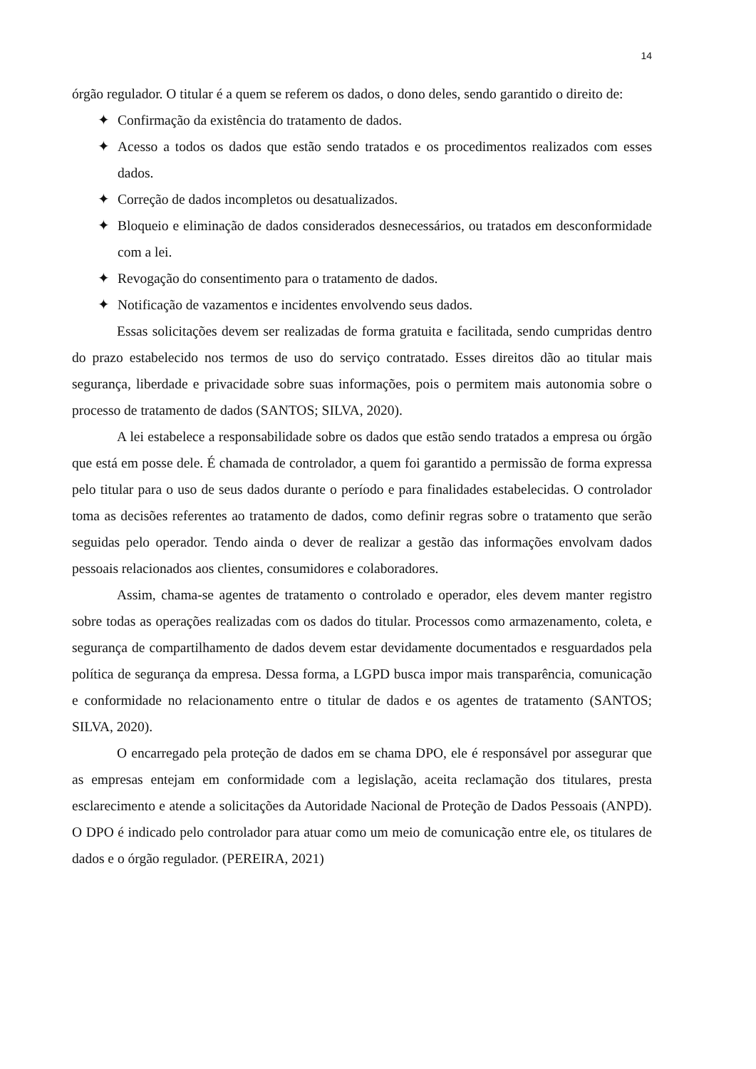14
órgão regulador. O titular é a quem se referem os dados, o dono deles, sendo garantido o direito de:
✦ Confirmação da existência do tratamento de dados.
✦ Acesso a todos os dados que estão sendo tratados e os procedimentos realizados com esses dados.
✦ Correção de dados incompletos ou desatualizados.
✦ Bloqueio e eliminação de dados considerados desnecessários, ou tratados em desconformidade com a lei.
✦ Revogação do consentimento para o tratamento de dados.
✦ Notificação de vazamentos e incidentes envolvendo seus dados.
Essas solicitações devem ser realizadas de forma gratuita e facilitada, sendo cumpridas dentro do prazo estabelecido nos termos de uso do serviço contratado. Esses direitos dão ao titular mais segurança, liberdade e privacidade sobre suas informações, pois o permitem mais autonomia sobre o processo de tratamento de dados (SANTOS; SILVA, 2020).
A lei estabelece a responsabilidade sobre os dados que estão sendo tratados a empresa ou órgão que está em posse dele. É chamada de controlador, a quem foi garantido a permissão de forma expressa pelo titular para o uso de seus dados durante o período e para finalidades estabelecidas. O controlador toma as decisões referentes ao tratamento de dados, como definir regras sobre o tratamento que serão seguidas pelo operador. Tendo ainda o dever de realizar a gestão das informações envolvam dados pessoais relacionados aos clientes, consumidores e colaboradores.
Assim, chama-se agentes de tratamento o controlado e operador, eles devem manter registro sobre todas as operações realizadas com os dados do titular. Processos como armazenamento, coleta, e segurança de compartilhamento de dados devem estar devidamente documentados e resguardados pela política de segurança da empresa. Dessa forma, a LGPD busca impor mais transparência, comunicação e conformidade no relacionamento entre o titular de dados e os agentes de tratamento (SANTOS; SILVA, 2020).
O encarregado pela proteção de dados em se chama DPO, ele é responsável por assegurar que as empresas entejam em conformidade com a legislação, aceita reclamação dos titulares, presta esclarecimento e atende a solicitações da Autoridade Nacional de Proteção de Dados Pessoais (ANPD). O DPO é indicado pelo controlador para atuar como um meio de comunicação entre ele, os titulares de dados e o órgão regulador. (PEREIRA, 2021)